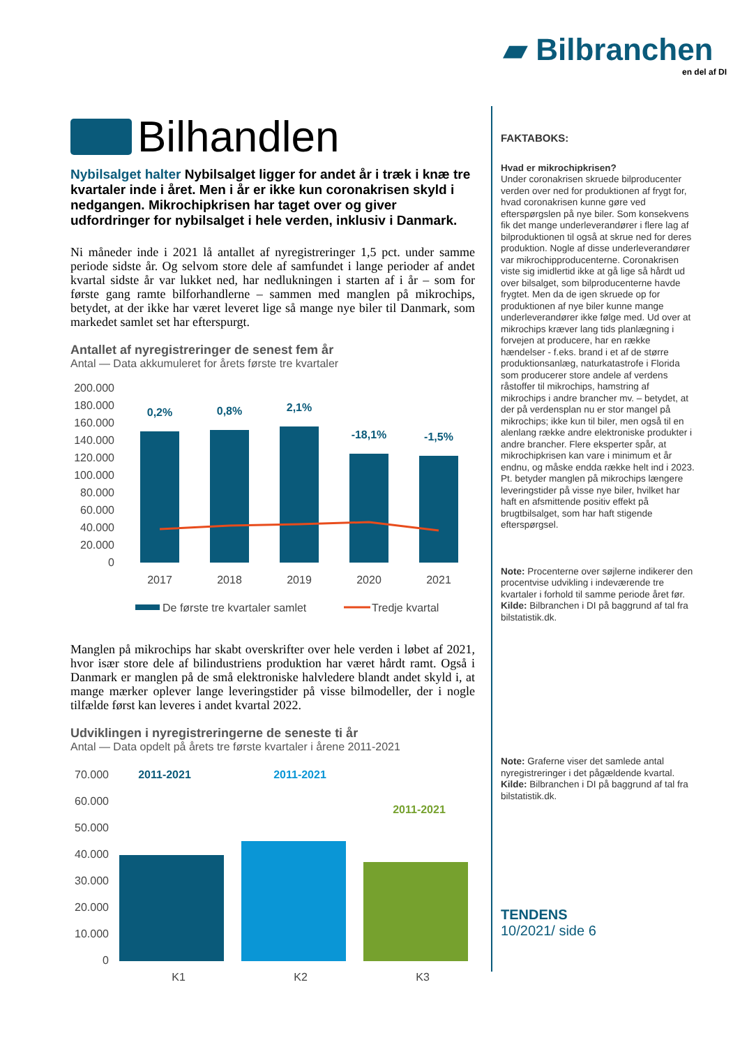▰ Bilbranchen
en del af DI
Bilhandlen
Nybilsalget halter Nybilsalget ligger for andet år i træk i knæ tre kvartaler inde i året. Men i år er ikke kun coronakrisen skyld i nedgangen. Mikrochipkrisen har taget over og giver udfordringer for nybilsalget i hele verden, inklusiv i Danmark.
Ni måneder inde i 2021 lå antallet af nyregistreringer 1,5 pct. under samme periode sidste år. Og selvom store dele af samfundet i lange perioder af andet kvartal sidste år var lukket ned, har nedlukningen i starten af i år – som for første gang ramte bilforhandlerne – sammen med manglen på mikrochips, betydet, at der ikke har været leveret lige så mange nye biler til Danmark, som markedet samlet set har efterspurgt.
Antallet af nyregistreringer de senest fem år
Antal — Data akkumuleret for årets første tre kvartaler
200.000
180.000
160.000
140.000
120.000
100.000
80.000
60.000
40.000
20.000
0
0,2%
0,8%
2,1%
-18,1%
-1,5%
2017
2018
2019
2020
2021
De første tre kvartaler samlet
Tredje kvartal
Manglen på mikrochips har skabt overskrifter over hele verden i løbet af 2021, hvor især store dele af bilindustriens produktion har været hårdt ramt. Også i Danmark er manglen på de små elektroniske halvledere blandt andet skyld i, at mange mærker oplever lange leveringstider på visse bilmodeller, der i nogle tilfælde først kan leveres i andet kvartal 2022.
Udviklingen i nyregistreringerne de seneste ti år
Antal — Data opdelt på årets tre første kvartaler i årene 2011-2021
70.000
60.000
50.000
40.000
30.000
20.000
10.000
0
2011-2021
2011-2021
2011-2021
K1
K2
K3
FAKTABOKS:
Hvad er mikrochipkrisen?
Under coronakrisen skruede bilproducenter verden over ned for produktionen af frygt for, hvad coronakrisen kunne gøre ved efterspørgslen på nye biler. Som konsekvens fik det mange underleverandører i flere lag af bilproduktionen til også at skrue ned for deres produktion. Nogle af disse underleverandører var mikrochipproducenterne. Coronakrisen viste sig imidlertid ikke at gå lige så hårdt ud over bilsalget, som bilproducenterne havde frygtet. Men da de igen skruede op for produktionen af nye biler kunne mange underleverandører ikke følge med. Ud over at mikrochips kræver lang tids planlægning i forvejen at producere, har en række hændelser - f.eks. brand i et af de større produktionsanlæg, naturkatastrofe i Florida som producerer store andele af verdens råstoffer til mikrochips, hamstring af mikrochips i andre brancher mv. – betydet, at der på verdensplan nu er stor mangel på mikrochips; ikke kun til biler, men også til en alenlang række andre elektroniske produkter i andre brancher. Flere eksperter spår, at mikrochipkrisen kan vare i minimum et år endnu, og måske endda række helt ind i 2023. Pt. betyder manglen på mikrochips længere leveringstider på visse nye biler, hvilket har haft en afsmittende positiv effekt på brugtbilsalget, som har haft stigende efterspørgsel.
Note: Procenterne over søjlerne indikerer den procentvise udvikling i indeværende tre kvartaler i forhold til samme periode året før.
Kilde: Bilbranchen i DI på baggrund af tal fra bilstatistik.dk.
Note: Graferne viser det samlede antal nyregistreringer i det pågældende kvartal.
Kilde: Bilbranchen i DI på baggrund af tal fra bilstatistik.dk.
TENDENS
10/2021/ side 6